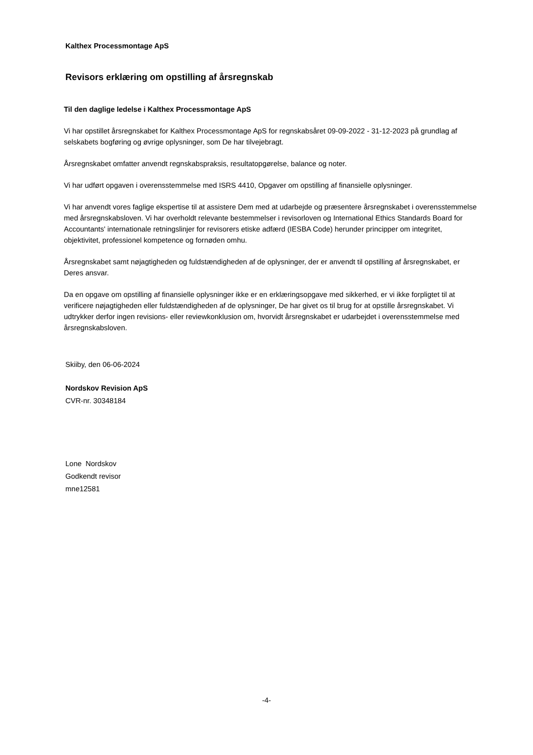Kalthex Processmontage ApS
Revisors erklæring om opstilling af årsregnskab
Til den daglige ledelse i Kalthex Processmontage ApS
Vi har opstillet årsregnskabet for Kalthex Processmontage ApS for regnskabsåret 09-09-2022 - 31-12-2023 på grundlag af selskabets bogføring og øvrige oplysninger, som De har tilvejebragt.
Årsregnskabet omfatter anvendt regnskabspraksis, resultatopgørelse, balance og noter.
Vi har udført opgaven i overensstemmelse med ISRS 4410, Opgaver om opstilling af finansielle oplysninger.
Vi har anvendt vores faglige ekspertise til at assistere Dem med at udarbejde og præsentere årsregnskabet i overensstemmelse med årsregnskabsloven. Vi har overholdt relevante bestemmelser i revisorloven og International Ethics Standards Board for Accountants' internationale retningslinjer for revisorers etiske adfærd (IESBA Code) herunder principper om integritet, objektivitet, professionel kompetence og fornøden omhu.
Årsregnskabet samt nøjagtigheden og fuldstændigheden af de oplysninger, der er anvendt til opstilling af årsregnskabet, er Deres ansvar.
Da en opgave om opstilling af finansielle oplysninger ikke er en erklæringsopgave med sikkerhed, er vi ikke forpligtet til at verificere nøjagtigheden eller fuldstændigheden af de oplysninger, De har givet os til brug for at opstille årsregnskabet. Vi udtrykker derfor ingen revisions- eller reviewkonklusion om, hvorvidt årsregnskabet er udarbejdet i overensstemmelse med årsregnskabsloven.
Skiiby, den 06-06-2024
Nordskov Revision ApS
CVR-nr. 30348184
Lone Nordskov
Godkendt revisor
mne12581
-4-